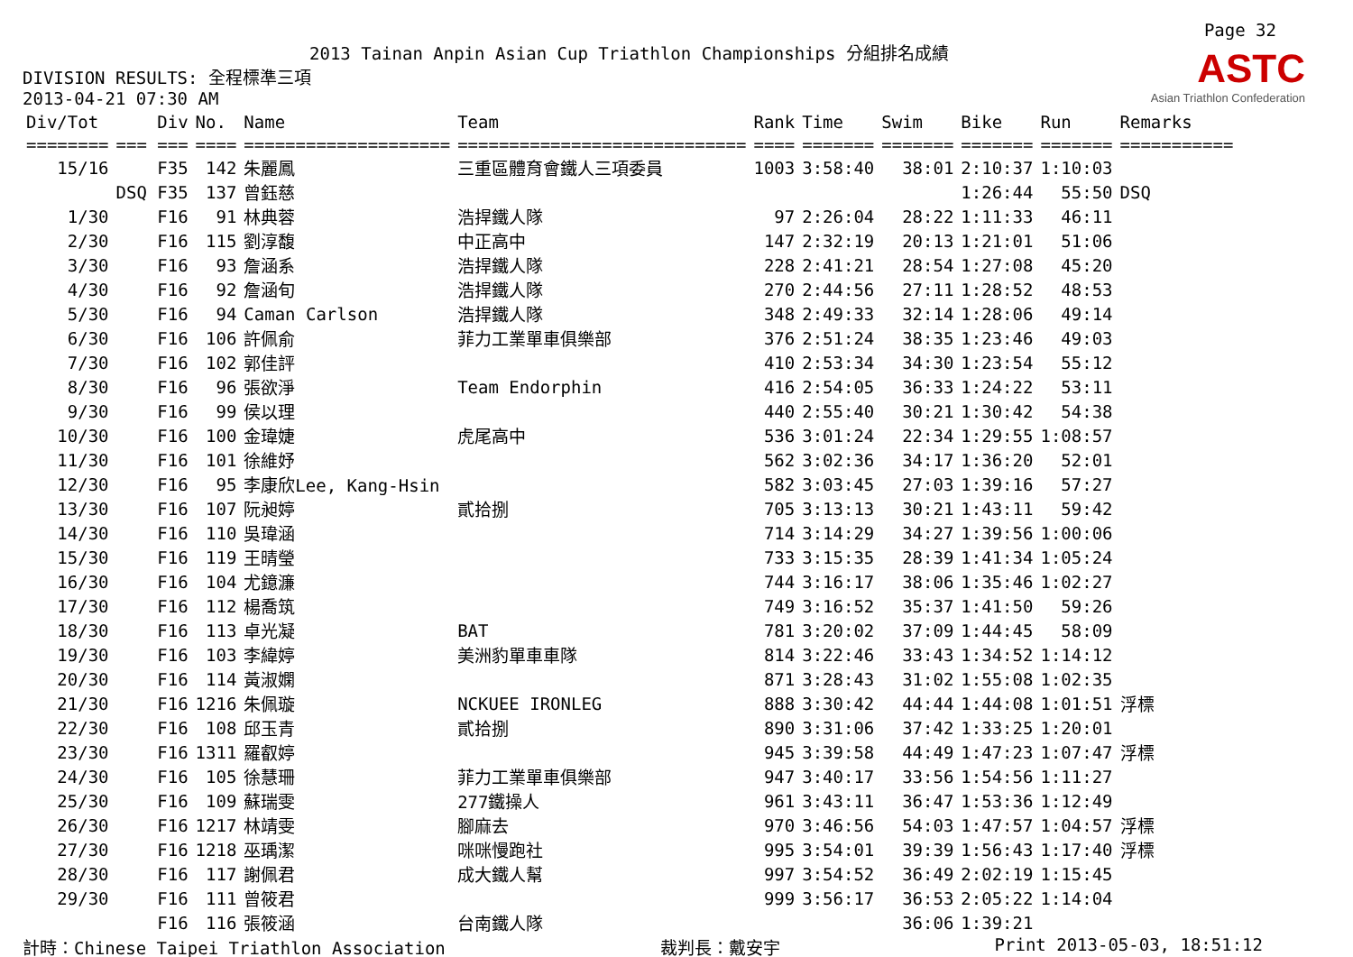Page 32
2013 Tainan Anpin Asian Cup Triathlon Championships 分組排名成績
ASTC
Asian Triathlon Confederation
DIVISION RESULTS: 全程標準三項
2013-04-21 07:30 AM
| Div/Tot | Div | No. | Name | Team | Rank | Time | Swim | Bike | Run | Remarks |
| --- | --- | --- | --- | --- | --- | --- | --- | --- | --- | --- |
| ======== | === === | ==== | ==================== | ============================ | ==== | ======= | ======= | ======= | ======= | =========== |
| 15/16 | F35 | 142 | 朱麗鳳 | 三重區體育會鐵人三項委員 | 1003 | 3:58:40 | 38:01 | 2:10:37 | 1:10:03 | |
| | DSQ F35 | 137 | 曾鈺慈 | | | | | 1:26:44 | 55:50 | DSQ |
| 1/30 | F16 | 91 | 林典蓉 | 浩捍鐵人隊 | 97 | 2:26:04 | 28:22 | 1:11:33 | 46:11 | |
| 2/30 | F16 | 115 | 劉淳馥 | 中正高中 | 147 | 2:32:19 | 20:13 | 1:21:01 | 51:06 | |
| 3/30 | F16 | 93 | 詹涵系 | 浩捍鐵人隊 | 228 | 2:41:21 | 28:54 | 1:27:08 | 45:20 | |
| 4/30 | F16 | 92 | 詹涵旬 | 浩捍鐵人隊 | 270 | 2:44:56 | 27:11 | 1:28:52 | 48:53 | |
| 5/30 | F16 | 94 | Caman Carlson | 浩捍鐵人隊 | 348 | 2:49:33 | 32:14 | 1:28:06 | 49:14 | |
| 6/30 | F16 | 106 | 許佩俞 | 菲力工業單車俱樂部 | 376 | 2:51:24 | 38:35 | 1:23:46 | 49:03 | |
| 7/30 | F16 | 102 | 郭佳評 | | 410 | 2:53:34 | 34:30 | 1:23:54 | 55:12 | |
| 8/30 | F16 | 96 | 張欲淨 | Team Endorphin | 416 | 2:54:05 | 36:33 | 1:24:22 | 53:11 | |
| 9/30 | F16 | 99 | 侯以理 | | 440 | 2:55:40 | 30:21 | 1:30:42 | 54:38 | |
| 10/30 | F16 | 100 | 金瑋婕 | 虎尾高中 | 536 | 3:01:24 | 22:34 | 1:29:55 | 1:08:57 | |
| 11/30 | F16 | 101 | 徐維妤 | | 562 | 3:02:36 | 34:17 | 1:36:20 | 52:01 | |
| 12/30 | F16 | 95 | 李康欣Lee, Kang-Hsin | | 582 | 3:03:45 | 27:03 | 1:39:16 | 57:27 | |
| 13/30 | F16 | 107 | 阮昶婷 | 貳拾捌 | 705 | 3:13:13 | 30:21 | 1:43:11 | 59:42 | |
| 14/30 | F16 | 110 | 吳瑋涵 | | 714 | 3:14:29 | 34:27 | 1:39:56 | 1:00:06 | |
| 15/30 | F16 | 119 | 王晴瑩 | | 733 | 3:15:35 | 28:39 | 1:41:34 | 1:05:24 | |
| 16/30 | F16 | 104 | 尤鐿濂 | | 744 | 3:16:17 | 38:06 | 1:35:46 | 1:02:27 | |
| 17/30 | F16 | 112 | 楊喬筑 | | 749 | 3:16:52 | 35:37 | 1:41:50 | 59:26 | |
| 18/30 | F16 | 113 | 卓光凝 | BAT | 781 | 3:20:02 | 37:09 | 1:44:45 | 58:09 | |
| 19/30 | F16 | 103 | 李緯婷 | 美洲豹單車車隊 | 814 | 3:22:46 | 33:43 | 1:34:52 | 1:14:12 | |
| 20/30 | F16 | 114 | 黃淑嫻 | | 871 | 3:28:43 | 31:02 | 1:55:08 | 1:02:35 | |
| 21/30 | F16 | 1216 | 朱佩璇 | NCKUEE IRONLEG | 888 | 3:30:42 | 44:44 | 1:44:08 | 1:01:51 | 浮標 |
| 22/30 | F16 | 108 | 邱玉青 | 貳拾捌 | 890 | 3:31:06 | 37:42 | 1:33:25 | 1:20:01 | |
| 23/30 | F16 | 1311 | 羅叡婷 | | 945 | 3:39:58 | 44:49 | 1:47:23 | 1:07:47 | 浮標 |
| 24/30 | F16 | 105 | 徐慧珊 | 菲力工業單車俱樂部 | 947 | 3:40:17 | 33:56 | 1:54:56 | 1:11:27 | |
| 25/30 | F16 | 109 | 蘇瑞雯 | 277鐵操人 | 961 | 3:43:11 | 36:47 | 1:53:36 | 1:12:49 | |
| 26/30 | F16 | 1217 | 林靖雯 | 腳麻去 | 970 | 3:46:56 | 54:03 | 1:47:57 | 1:04:57 | 浮標 |
| 27/30 | F16 | 1218 | 巫瑀潔 | 咪咪慢跑社 | 995 | 3:54:01 | 39:39 | 1:56:43 | 1:17:40 | 浮標 |
| 28/30 | F16 | 117 | 謝佩君 | 成大鐵人幫 | 997 | 3:54:52 | 36:49 | 2:02:19 | 1:15:45 | |
| 29/30 | F16 | 111 | 曾筱君 | | 999 | 3:56:17 | 36:53 | 2:05:22 | 1:14:04 | |
| | F16 | 116 | 張筱涵 | 台南鐵人隊 | | | 36:06 | 1:39:21 | | |
計時：Chinese Taipei Triathlon Association 裁判長：戴安宇 Print 2013-05-03, 18:51:12